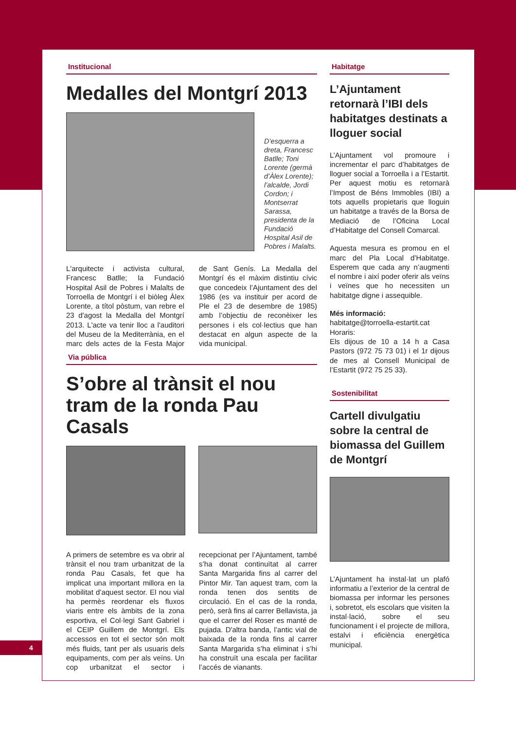4
Institucional
Medalles del Montgrí 2013
D’esquerra a dreta, Francesc Batlle; Toni Lorente (germà d’Àlex Lorente); l’alcalde, Jordi Cordon; i Montserrat Sarassa, presidenta de la Fundació Hospital Asil de Pobres i Malalts.
L'arquitecte i activista cultural, Francesc Batlle; la Fundació Hospital Asil de Pobres i Malalts de Torroella de Montgrí i el biòleg Àlex Lorente, a títol pòstum, van rebre el 23 d'agost la Medalla del Montgrí 2013. L'acte va tenir lloc a l'auditori del Museu de la Mediterrània, en el marc dels actes de la Festa Major de Sant Genís. La Medalla del Montgrí és el màxim distintiu cívic que concedeix l’Ajuntament des del 1986 (es va instituir per acord de Ple el 23 de desembre de 1985) amb l’objectiu de reconèixer les persones i els col·lectius que han destacat en algun aspecte de la vida municipal.
Via pública
S’obre al trànsit el nou tram de la ronda Pau Casals
A primers de setembre es va obrir al trànsit el nou tram urbanitzat de la ronda Pau Casals, fet que ha implicat una important millora en la mobilitat d’aquest sector. El nou vial ha permès reordenar els fluxos viaris entre els àmbits de la zona esportiva, el Col·legi Sant Gabriel i el CEIP Guillem de Montgrí. Els accessos en tot el sector són molt més fluids, tant per als usuaris dels equipaments, com per als veïns. Un cop urbanitzat el sector i recepcionat per l’Ajuntament, també s’ha donat continuïtat al carrer Santa Margarida fins al carrer del Pintor Mir. Tan aquest tram, com la ronda tenen dos sentits de circulació. En el cas de la ronda, però, serà fins al carrer Bellavista, ja que el carrer del Roser es manté de pujada. D'altra banda, l’antic vial de baixada de la ronda fins al carrer Santa Margarida s’ha eliminat i s’hi ha construït una escala per facilitar l’accés de vianants.
Habitatge
L’Ajuntament retornarà l’IBI dels habitatges destinats a lloguer social
L’Ajuntament vol promoure i incrementar el parc d’habitatges de lloguer social a Torroella i a l’Estartit. Per aquest motiu es retornarà l’Impost de Béns Immobles (IBI) a tots aquells propietaris que lloguin un habitatge a través de la Borsa de Mediació de l’Oficina Local d’Habitatge del Consell Comarcal.
Aquesta mesura es promou en el marc del Pla Local d’Habitatge. Esperem que cada any n’augmenti el nombre i així poder oferir als veïns i veïnes que ho necessiten un habitatge digne i assequible.
Més informació:
habitatge@torroella-estartit.cat
Horaris:
Els dijous de 10 a 14 h a Casa Pastors (972 75 73 01) i el 1r dijous de mes al Consell Municipal de l’Estartit (972 75 25 33).
Sostenibilitat
Cartell divulgatiu sobre la central de biomassa del Guillem de Montgrí
L’Ajuntament ha instal·lat un plafó informatiu a l’exterior de la central de biomassa per informar les persones i, sobretot, els escolars que visiten la instal·lació, sobre el seu funcionament i el projecte de millora, estalvi i eficiència energètica municipal.